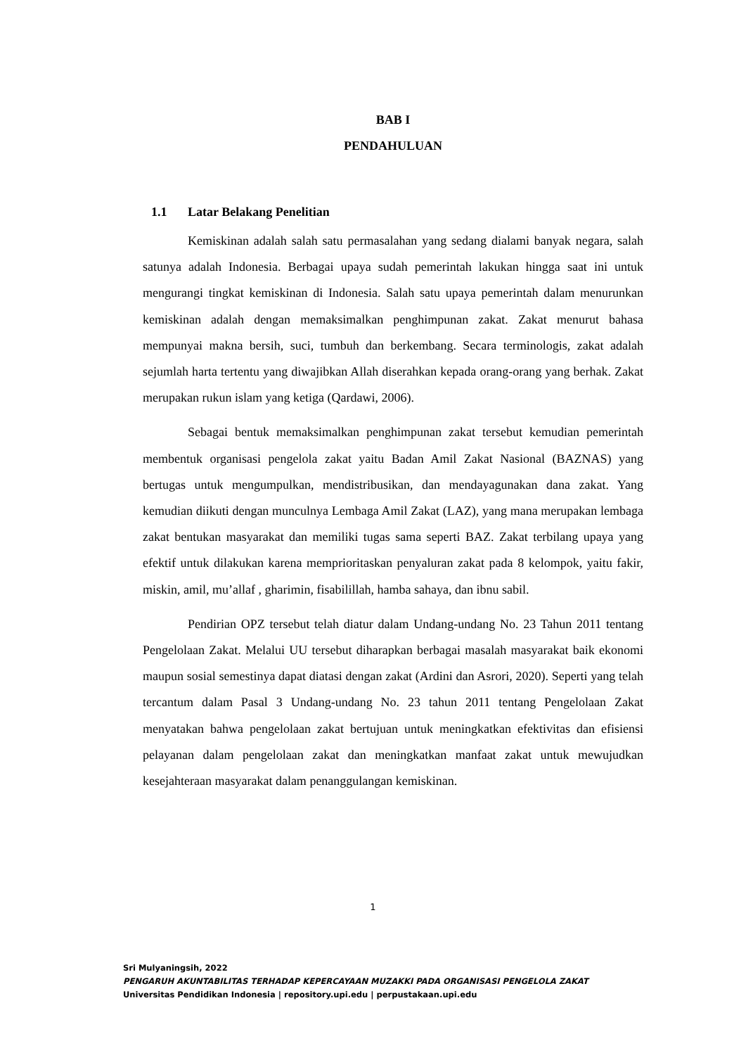BAB I
PENDAHULUAN
1.1 Latar Belakang Penelitian
Kemiskinan adalah salah satu permasalahan yang sedang dialami banyak negara, salah satunya adalah Indonesia. Berbagai upaya sudah pemerintah lakukan hingga saat ini untuk mengurangi tingkat kemiskinan di Indonesia. Salah satu upaya pemerintah dalam menurunkan kemiskinan adalah dengan memaksimalkan penghimpunan zakat. Zakat menurut bahasa mempunyai makna bersih, suci, tumbuh dan berkembang. Secara terminologis, zakat adalah sejumlah harta tertentu yang diwajibkan Allah diserahkan kepada orang-orang yang berhak. Zakat merupakan rukun islam yang ketiga (Qardawi, 2006).
Sebagai bentuk memaksimalkan penghimpunan zakat tersebut kemudian pemerintah membentuk organisasi pengelola zakat yaitu Badan Amil Zakat Nasional (BAZNAS) yang bertugas untuk mengumpulkan, mendistribusikan, dan mendayagunakan dana zakat. Yang kemudian diikuti dengan munculnya Lembaga Amil Zakat (LAZ), yang mana merupakan lembaga zakat bentukan masyarakat dan memiliki tugas sama seperti BAZ. Zakat terbilang upaya yang efektif untuk dilakukan karena memprioritaskan penyaluran zakat pada 8 kelompok, yaitu fakir, miskin, amil, mu’allaf , gharimin, fisabilillah, hamba sahaya, dan ibnu sabil.
Pendirian OPZ tersebut telah diatur dalam Undang-undang No. 23 Tahun 2011 tentang Pengelolaan Zakat. Melalui UU tersebut diharapkan berbagai masalah masyarakat baik ekonomi maupun sosial semestinya dapat diatasi dengan zakat (Ardini dan Asrori, 2020). Seperti yang telah tercantum dalam Pasal 3 Undang-undang No. 23 tahun 2011 tentang Pengelolaan Zakat menyatakan bahwa pengelolaan zakat bertujuan untuk meningkatkan efektivitas dan efisiensi pelayanan dalam pengelolaan zakat dan meningkatkan manfaat zakat untuk mewujudkan kesejahteraan masyarakat dalam penanggulangan kemiskinan.
1
Sri Mulyaningsih, 2022
PENGARUH AKUNTABILITAS TERHADAP KEPERCAYAAN MUZAKKI PADA ORGANISASI PENGELOLA ZAKAT
Universitas Pendidikan Indonesia | repository.upi.edu | perpustakaan.upi.edu